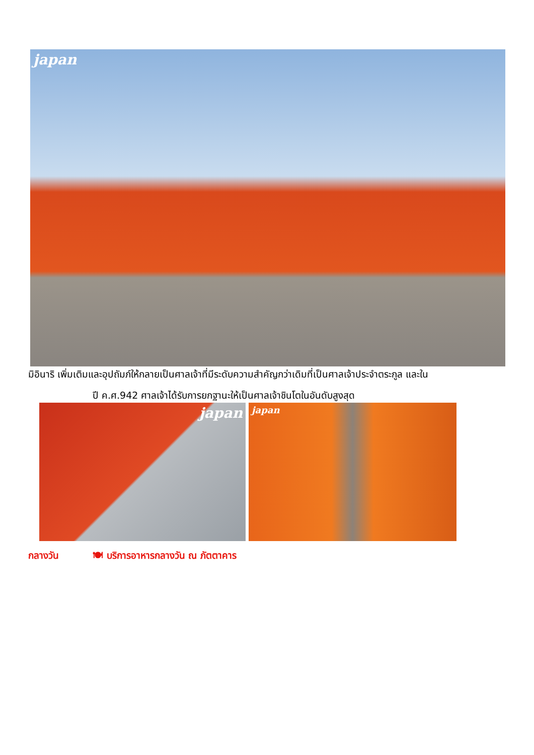japan
มิอินาริ เพิ่มเติมและอุปถัมภ์ให้กลายเป็นศาลเจ้าที่มีระดับความสำคัญกว่าเดิมที่เป็นศาลเจ้าประจำตระกูล และใน
ปี ค.ศ.942 ศาลเจ้าได้รับการยกฐานะให้เป็นศาลเจ้าชินโตในอันดับสูงสุด
japan
japan
กลางวัน 🍽 บริการอาหารกลางวัน ณ ภัตตาคาร